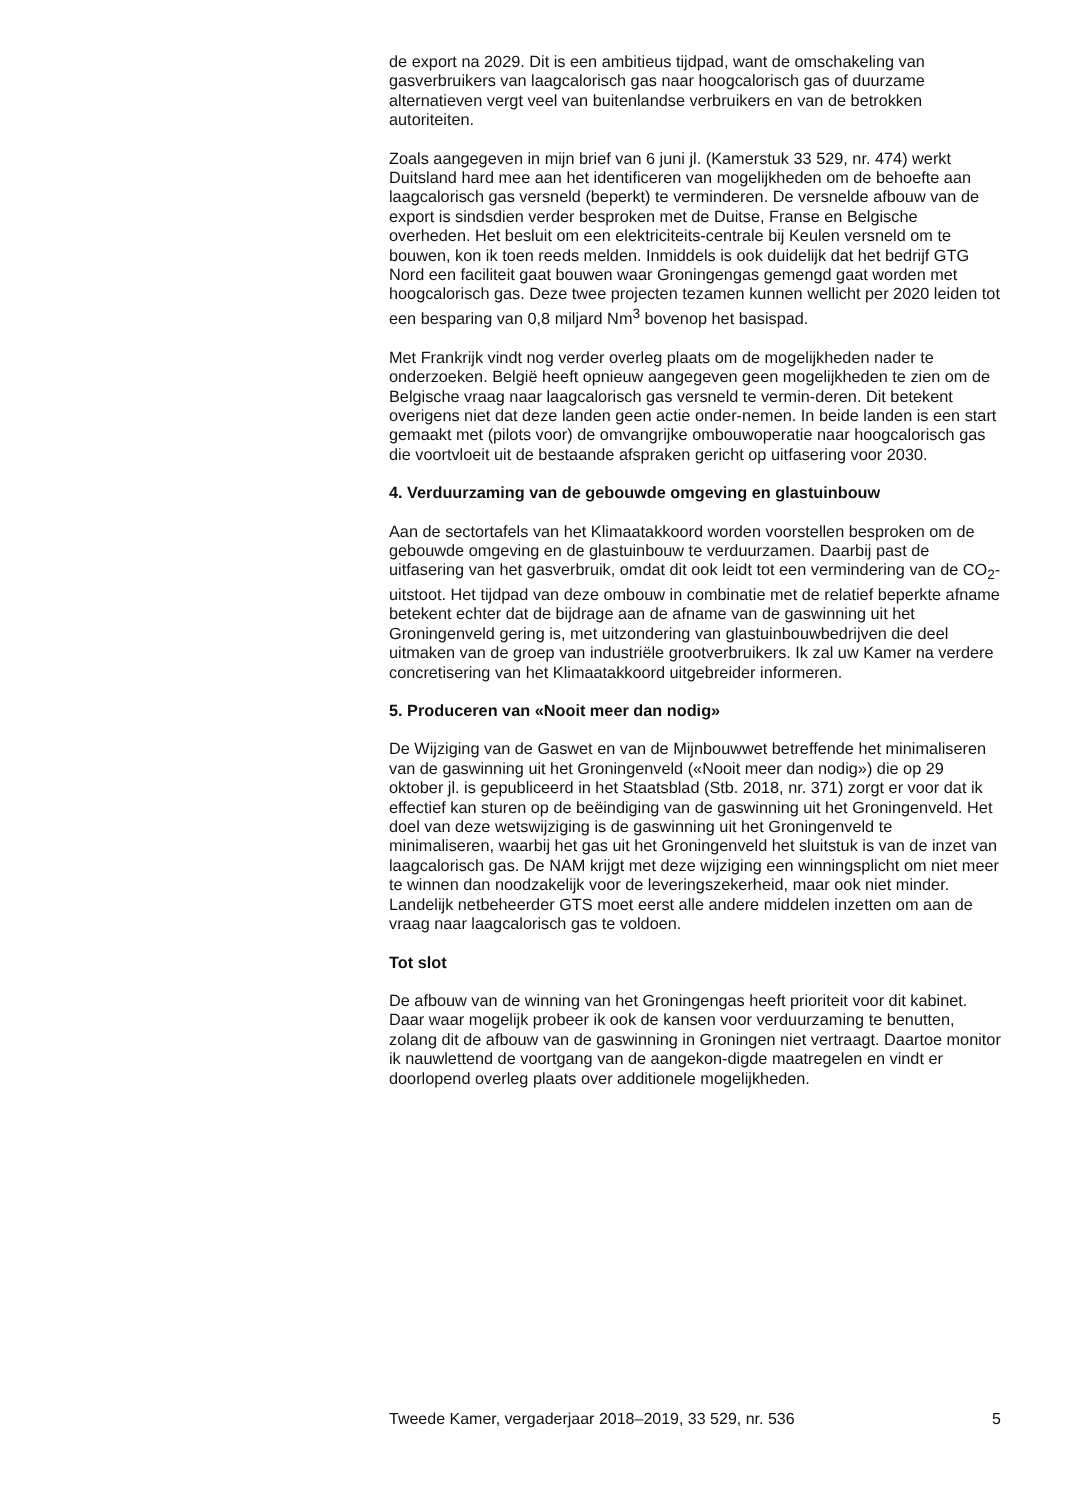de export na 2029. Dit is een ambitieus tijdpad, want de omschakeling van gasverbruikers van laagcalorisch gas naar hoogcalorisch gas of duurzame alternatieven vergt veel van buitenlandse verbruikers en van de betrokken autoriteiten.
Zoals aangegeven in mijn brief van 6 juni jl. (Kamerstuk 33 529, nr. 474) werkt Duitsland hard mee aan het identificeren van mogelijkheden om de behoefte aan laagcalorisch gas versneld (beperkt) te verminderen. De versnelde afbouw van de export is sindsdien verder besproken met de Duitse, Franse en Belgische overheden. Het besluit om een elektriciteits-centrale bij Keulen versneld om te bouwen, kon ik toen reeds melden. Inmiddels is ook duidelijk dat het bedrijf GTG Nord een faciliteit gaat bouwen waar Groningengas gemengd gaat worden met hoogcalorisch gas. Deze twee projecten tezamen kunnen wellicht per 2020 leiden tot een besparing van 0,8 miljard Nm<sup>3</sup> bovenop het basispad.
Met Frankrijk vindt nog verder overleg plaats om de mogelijkheden nader te onderzoeken. België heeft opnieuw aangegeven geen mogelijkheden te zien om de Belgische vraag naar laagcalorisch gas versneld te vermin-deren. Dit betekent overigens niet dat deze landen geen actie onder-nemen. In beide landen is een start gemaakt met (pilots voor) de omvangrijke ombouwoperatie naar hoogcalorisch gas die voortvloeit uit de bestaande afspraken gericht op uitfasering voor 2030.
4. Verduurzaming van de gebouwde omgeving en glastuinbouw
Aan de sectortafels van het Klimaatakkoord worden voorstellen besproken om de gebouwde omgeving en de glastuinbouw te verduurzamen. Daarbij past de uitfasering van het gasverbruik, omdat dit ook leidt tot een vermindering van de CO<sub>2</sub>-uitstoot. Het tijdpad van deze ombouw in combinatie met de relatief beperkte afname betekent echter dat de bijdrage aan de afname van de gaswinning uit het Groningenveld gering is, met uitzondering van glastuinbouwbedrijven die deel uitmaken van de groep van industriële grootverbruikers. Ik zal uw Kamer na verdere concretisering van het Klimaatakkoord uitgebreider informeren.
5. Produceren van «Nooit meer dan nodig»
De Wijziging van de Gaswet en van de Mijnbouwwet betreffende het minimaliseren van de gaswinning uit het Groningenveld («Nooit meer dan nodig») die op 29 oktober jl. is gepubliceerd in het Staatsblad (Stb. 2018, nr. 371) zorgt er voor dat ik effectief kan sturen op de beëindiging van de gaswinning uit het Groningenveld. Het doel van deze wetswijziging is de gaswinning uit het Groningenveld te minimaliseren, waarbij het gas uit het Groningenveld het sluitstuk is van de inzet van laagcalorisch gas. De NAM krijgt met deze wijziging een winningsplicht om niet meer te winnen dan noodzakelijk voor de leveringszekerheid, maar ook niet minder. Landelijk netbeheerder GTS moet eerst alle andere middelen inzetten om aan de vraag naar laagcalorisch gas te voldoen.
Tot slot
De afbouw van de winning van het Groningengas heeft prioriteit voor dit kabinet. Daar waar mogelijk probeer ik ook de kansen voor verduurzaming te benutten, zolang dit de afbouw van de gaswinning in Groningen niet vertraagt. Daartoe monitor ik nauwlettend de voortgang van de aangekon-digde maatregelen en vindt er doorlopend overleg plaats over additionele mogelijkheden.
Tweede Kamer, vergaderjaar 2018–2019, 33 529, nr. 536 5